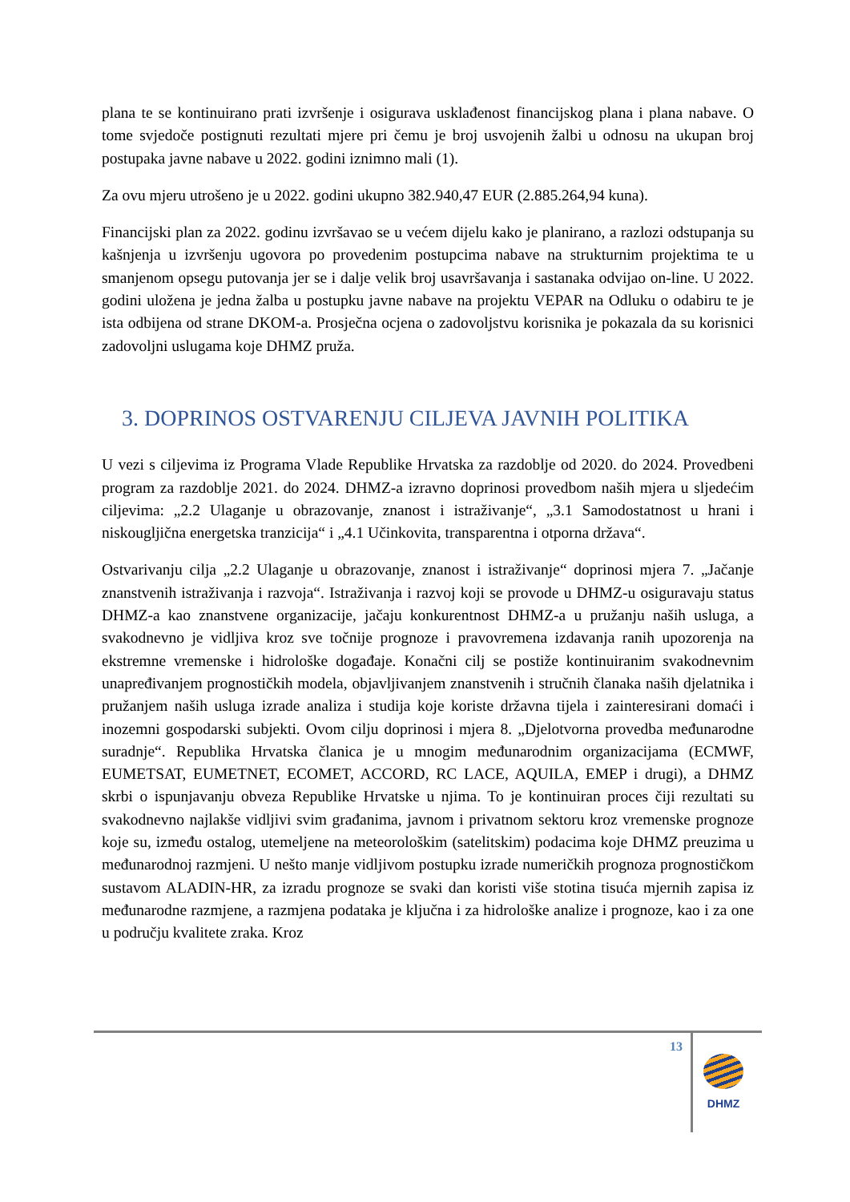plana te se kontinuirano prati izvršenje i osigurava usklađenost financijskog plana i plana nabave. O tome svjedoče postignuti rezultati mjere pri čemu je broj usvojenih žalbi u odnosu na ukupan broj postupaka javne nabave u 2022. godini iznimno mali (1).
Za ovu mjeru utrošeno je u 2022. godini ukupno 382.940,47 EUR (2.885.264,94 kuna).
Financijski plan za 2022. godinu izvršavao se u većem dijelu kako je planirano, a razlozi odstupanja su kašnjenja u izvršenju ugovora po provedenim postupcima nabave na strukturnim projektima te u smanjenom opsegu putovanja jer se i dalje velik broj usavršavanja i sastanaka odvijao on-line. U 2022. godini uložena je jedna žalba u postupku javne nabave na projektu VEPAR na Odluku o odabiru te je ista odbijena od strane DKOM-a. Prosječna ocjena o zadovoljstvu korisnika je pokazala da su korisnici zadovoljni uslugama koje DHMZ pruža.
3. DOPRINOS OSTVARENJU CILJEVA JAVNIH POLITIKA
U vezi s ciljevima iz Programa Vlade Republike Hrvatska za razdoblje od 2020. do 2024. Provedbeni program za razdoblje 2021. do 2024. DHMZ-a izravno doprinosi provedbom naših mjera u sljedećim ciljevima: „2.2 Ulaganje u obrazovanje, znanost i istraživanje“, „3.1 Samodostatnost u hrani i niskougljična energetska tranzicija“ i „4.1 Učinkovita, transparentna i otporna država“.
Ostvarivanju cilja „2.2 Ulaganje u obrazovanje, znanost i istraživanje“ doprinosi mjera 7. „Jačanje znanstvenih istraživanja i razvoja“. Istraživanja i razvoj koji se provode u DHMZ-u osiguravaju status DHMZ-a kao znanstvene organizacije, jačaju konkurentnost DHMZ-a u pružanju naših usluga, a svakodnevno je vidljiva kroz sve točnije prognoze i pravovremena izdavanja ranih upozorenja na ekstremne vremenske i hidrološke događaje. Konačni cilj se postiže kontinuiranim svakodnevnim unapređivanjem prognostičkih modela, objavljivanjem znanstvenih i stručnih članaka naših djelatnika i pružanjem naših usluga izrade analiza i studija koje koriste državna tijela i zainteresirani domaći i inozemni gospodarski subjekti. Ovom cilju doprinosi i mjera 8. „Djelotvorna provedba međunarodne suradnje“. Republika Hrvatska članica je u mnogim međunarodnim organizacijama (ECMWF, EUMETSAT, EUMETNET, ECOMET, ACCORD, RC LACE, AQUILA, EMEP i drugi), a DHMZ skrbi o ispunjavanju obveza Republike Hrvatske u njima. To je kontinuiran proces čiji rezultati su svakodnevno najlakše vidljivi svim građanima, javnom i privatnom sektoru kroz vremenske prognoze koje su, između ostalog, utemeljene na meteorološkim (satelitskim) podacima koje DHMZ preuzima u međunarodnoj razmjeni. U nešto manje vidljivom postupku izrade numeričkih prognoza prognostičkom sustavom ALADIN-HR, za izradu prognoze se svaki dan koristi više stotina tisuća mjernih zapisa iz međunarodne razmjene, a razmjena podataka je ključna i za hidrološke analize i prognoze, kao i za one u području kvalitete zraka. Kroz
13
DHMZ